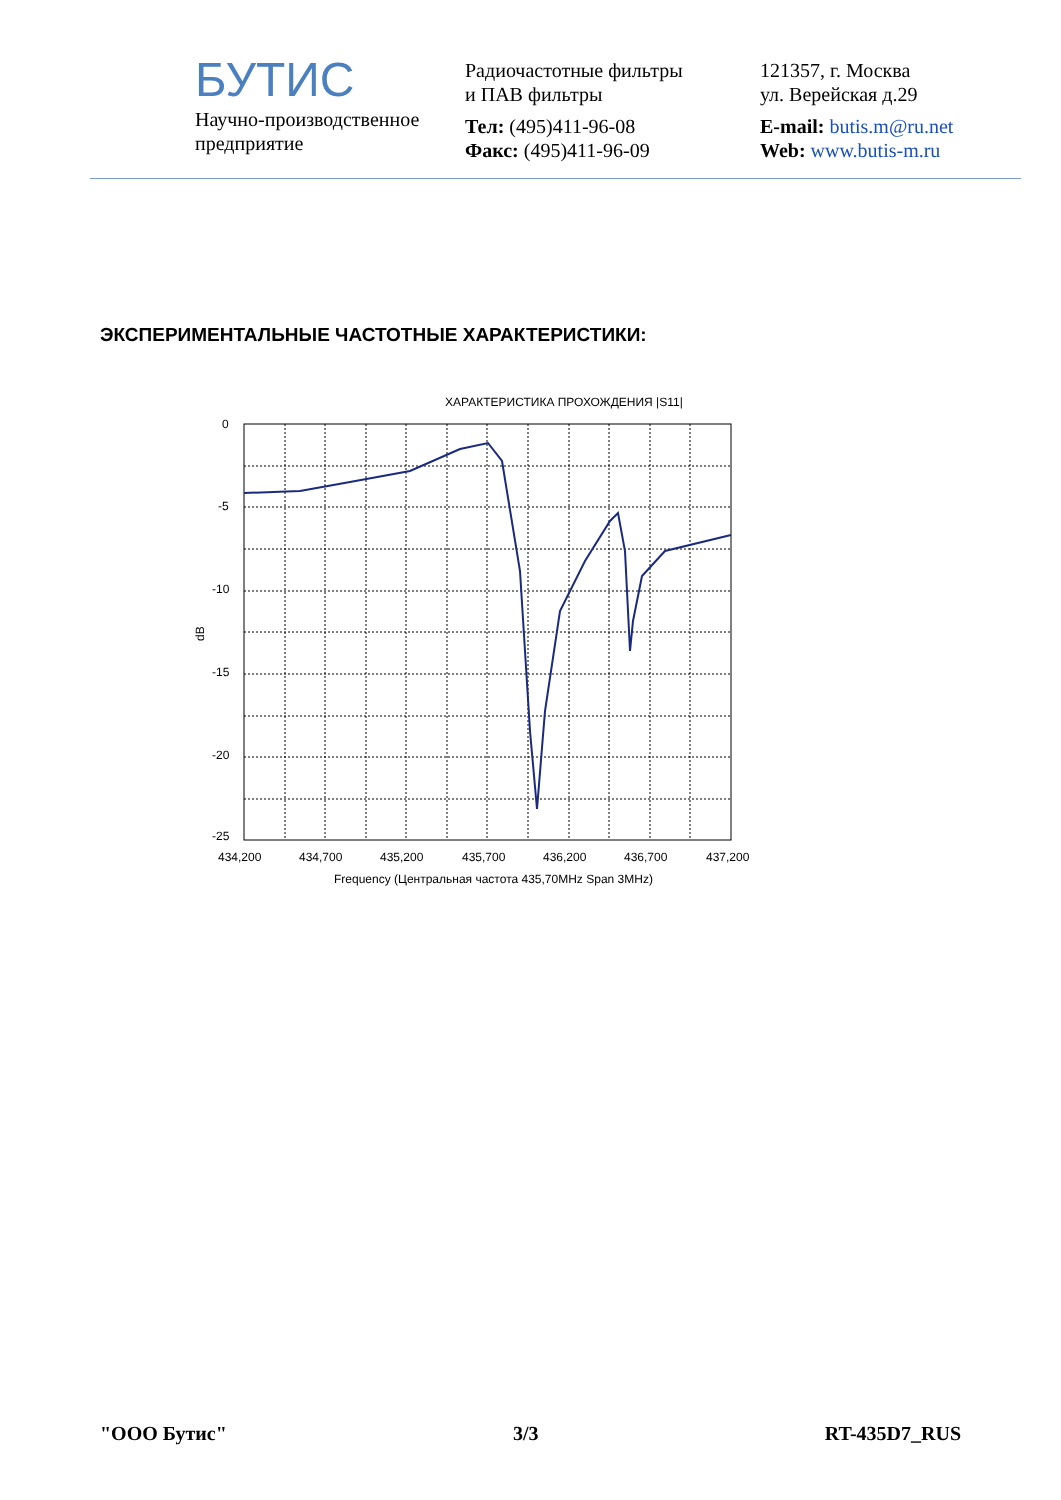БУТИС
Научно-производственное
предприятие
Радиочастотные фильтры
и ПАВ фильтры
Тел: (495)411-96-08
Факс: (495)411-96-09
121357, г. Москва
ул. Верейская д.29
E-mail: butis.m@ru.net
Web: www.butis-m.ru
ЭКСПЕРИМЕНТАЛЬНЫЕ ЧАСТОТНЫЕ ХАРАКТЕРИСТИКИ:
ХАРАКТЕРИСТИКА ПРОХОЖДЕНИЯ |S11|
0
-5
-10
-15
-20
-25
dB
434,200
434,700
435,200
435,700
436,200
436,700
437,200
Frequency (Центральная частота 435,70MHz Span 3MHz)
"ООО Бутис" 3/3 RT-435D7_RUS